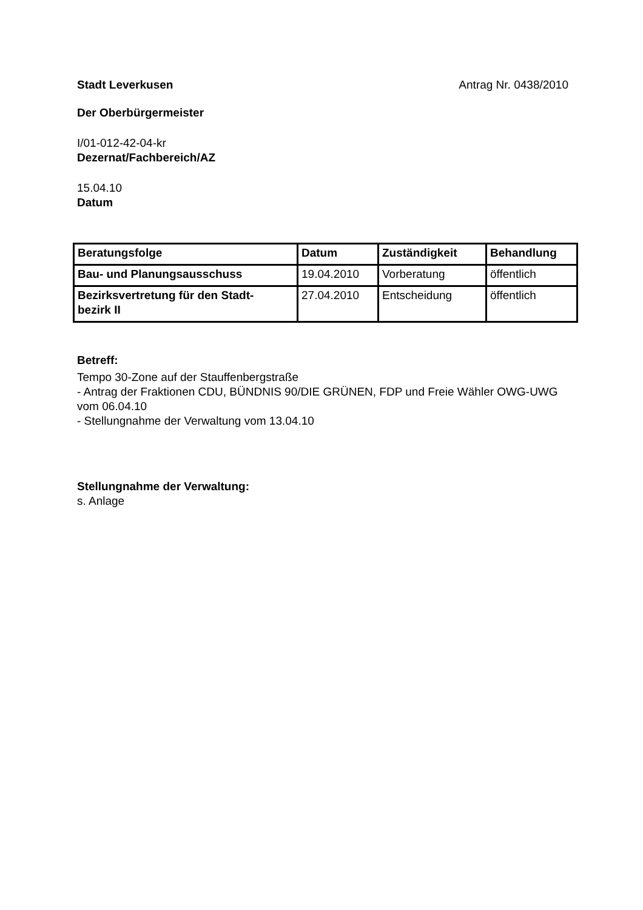Stadt Leverkusen Antrag Nr. 0438/2010
Der Oberbürgermeister
I/01-012-42-04-kr
Dezernat/Fachbereich/AZ
15.04.10
Datum
| Beratungsfolge | Datum | Zuständigkeit | Behandlung |
| --- | --- | --- | --- |
| Bau- und Planungsausschuss | 19.04.2010 | Vorberatung | öffentlich |
| Bezirksvertretung für den Stadt- bezirk II | 27.04.2010 | Entscheidung | öffentlich |
Betreff:
Tempo 30-Zone auf der Stauffenbergstraße
- Antrag der Fraktionen CDU, BÜNDNIS 90/DIE GRÜNEN, FDP und Freie Wähler OWG-UWG vom 06.04.10
- Stellungnahme der Verwaltung vom 13.04.10
Stellungnahme der Verwaltung:
s. Anlage